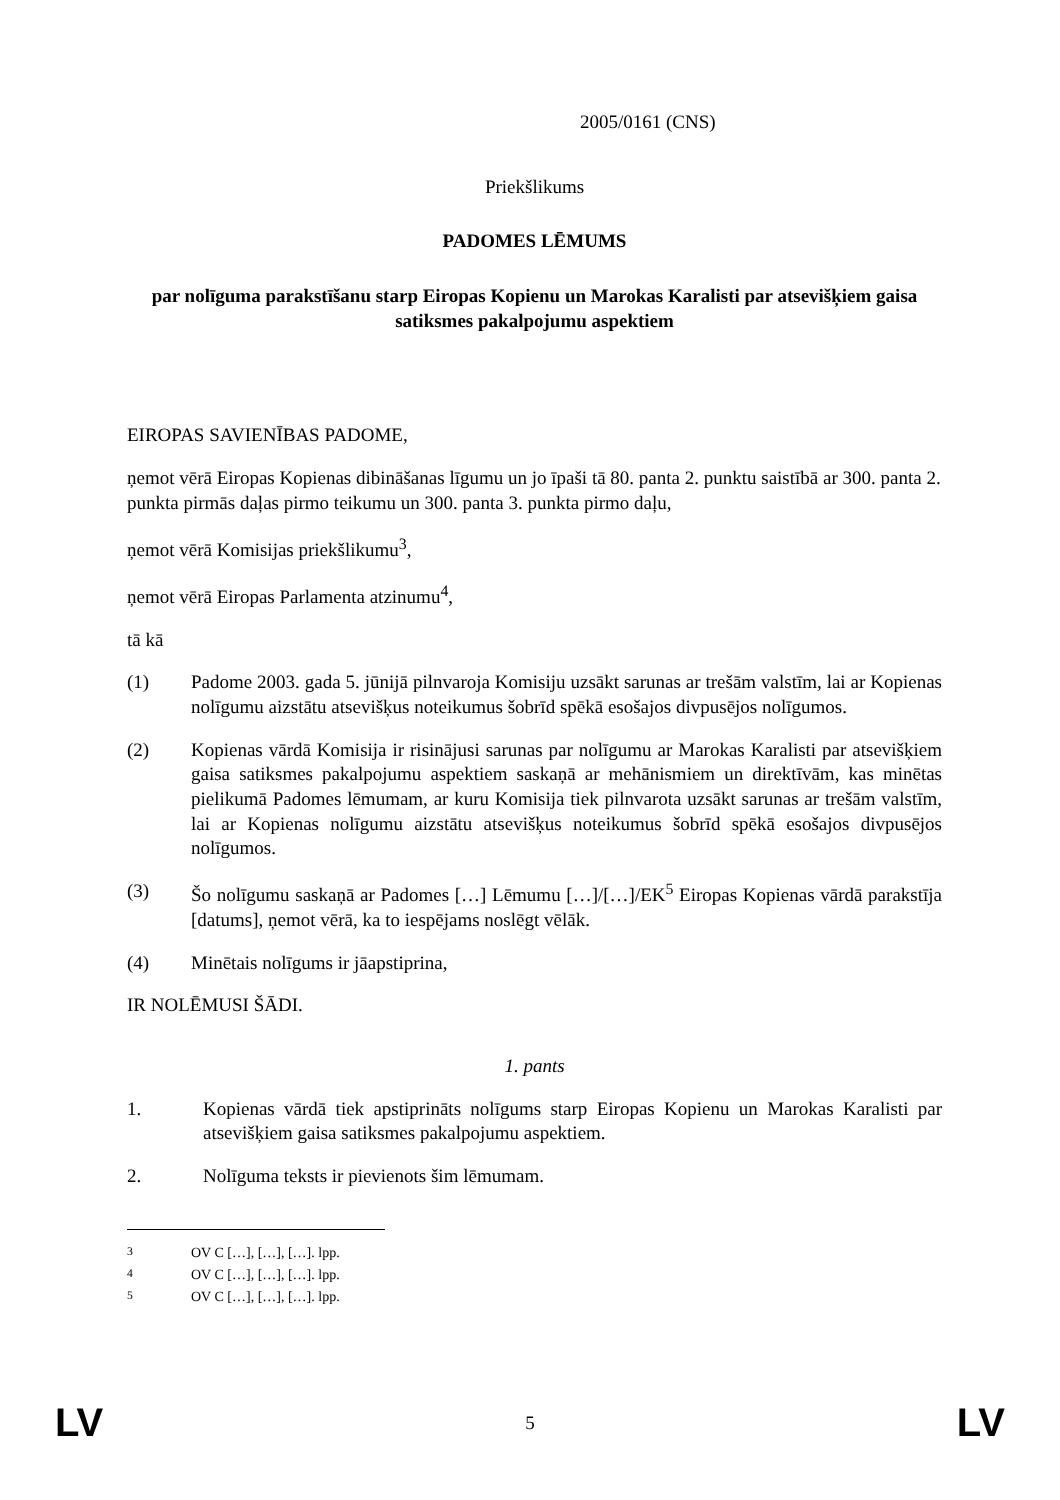2005/0161 (CNS)
Priekšlikums
PADOMES LĒMUMS
par nolīguma parakstīšanu starp Eiropas Kopienu un Marokas Karalisti par atsevišķiem gaisa satiksmes pakalpojumu aspektiem
EIROPAS SAVIENĪBAS PADOME,
ņemot vērā Eiropas Kopienas dibināšanas līgumu un jo īpaši tā 80. panta 2. punktu saistībā ar 300. panta 2. punkta pirmās daļas pirmo teikumu un 300. panta 3. punkta pirmo daļu,
ņemot vērā Komisijas priekšlikumu<sup>3</sup>,
ņemot vērā Eiropas Parlamenta atzinumu<sup>4</sup>,
tā kā
(1) Padome 2003. gada 5. jūnijā pilnvaroja Komisiju uzsākt sarunas ar trešām valstīm, lai ar Kopienas nolīgumu aizstātu atsevišķus noteikumus šobrīd spēkā esošajos divpusējos nolīgumos.
(2) Kopienas vārdā Komisija ir risinājusi sarunas par nolīgumu ar Marokas Karalisti par atsevišķiem gaisa satiksmes pakalpojumu aspektiem saskaņā ar mehānismiem un direktīvām, kas minētas pielikumā Padomes lēmumam, ar kuru Komisija tiek pilnvarota uzsākt sarunas ar trešām valstīm, lai ar Kopienas nolīgumu aizstātu atsevišķus noteikumus šobrīd spēkā esošajos divpusējos nolīgumos.
(3) Šo nolīgumu saskaņā ar Padomes […] Lēmumu […]/[…]/EK<sup>5</sup> Eiropas Kopienas vārdā parakstīja [datums], ņemot vērā, ka to iespējams noslēgt vēlāk.
(4) Minētais nolīgums ir jāapstiprina,
IR NOLĒMUSI ŠĀDI.
1. pants
1. Kopienas vārdā tiek apstiprināts nolīgums starp Eiropas Kopienu un Marokas Karalisti par atsevišķiem gaisa satiksmes pakalpojumu aspektiem.
2. Nolīguma teksts ir pievienots šim lēmumam.
<sup>3</sup> OV C […], […], […]. lpp.
<sup>4</sup> OV C […], […], […]. lpp.
<sup>5</sup> OV C […], […], […]. lpp.
LV 5 LV